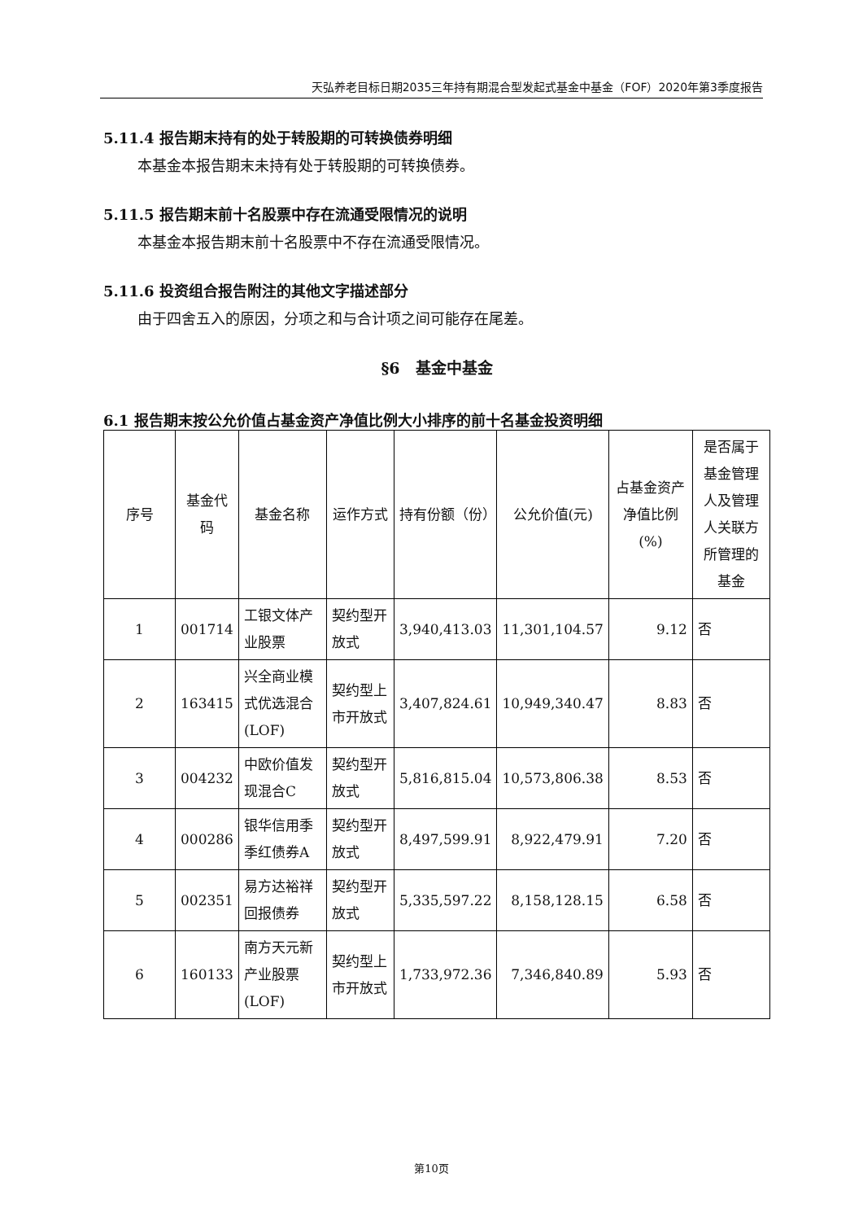天弘养老目标日期2035三年持有期混合型发起式基金中基金（FOF）2020年第3季度报告
5.11.4 报告期末持有的处于转股期的可转换债券明细
本基金本报告期末未持有处于转股期的可转换债券。
5.11.5 报告期末前十名股票中存在流通受限情况的说明
本基金本报告期末前十名股票中不存在流通受限情况。
5.11.6 投资组合报告附注的其他文字描述部分
由于四舍五入的原因，分项之和与合计项之间可能存在尾差。
§6　基金中基金
6.1 报告期末按公允价值占基金资产净值比例大小排序的前十名基金投资明细
| 序号 | 基金代码 | 基金名称 | 运作方式 | 持有份额（份） | 公允价值(元) | 占基金资产净值比例(%) | 是否属于基金管理人及管理人关联方所管理的基金 |
| --- | --- | --- | --- | --- | --- | --- | --- |
| 1 | 001714 | 工银文体产业股票 | 契约型开放式 | 3,940,413.03 | 11,301,104.57 | 9.12 | 否 |
| 2 | 163415 | 兴全商业模式优选混合(LOF) | 契约型上市开放式 | 3,407,824.61 | 10,949,340.47 | 8.83 | 否 |
| 3 | 004232 | 中欧价值发现混合C | 契约型开放式 | 5,816,815.04 | 10,573,806.38 | 8.53 | 否 |
| 4 | 000286 | 银华信用季季红债券A | 契约型开放式 | 8,497,599.91 | 8,922,479.91 | 7.20 | 否 |
| 5 | 002351 | 易方达裕祥回报债券 | 契约型开放式 | 5,335,597.22 | 8,158,128.15 | 6.58 | 否 |
| 6 | 160133 | 南方天元新产业股票(LOF) | 契约型上市开放式 | 1,733,972.36 | 7,346,840.89 | 5.93 | 否 |
第10页